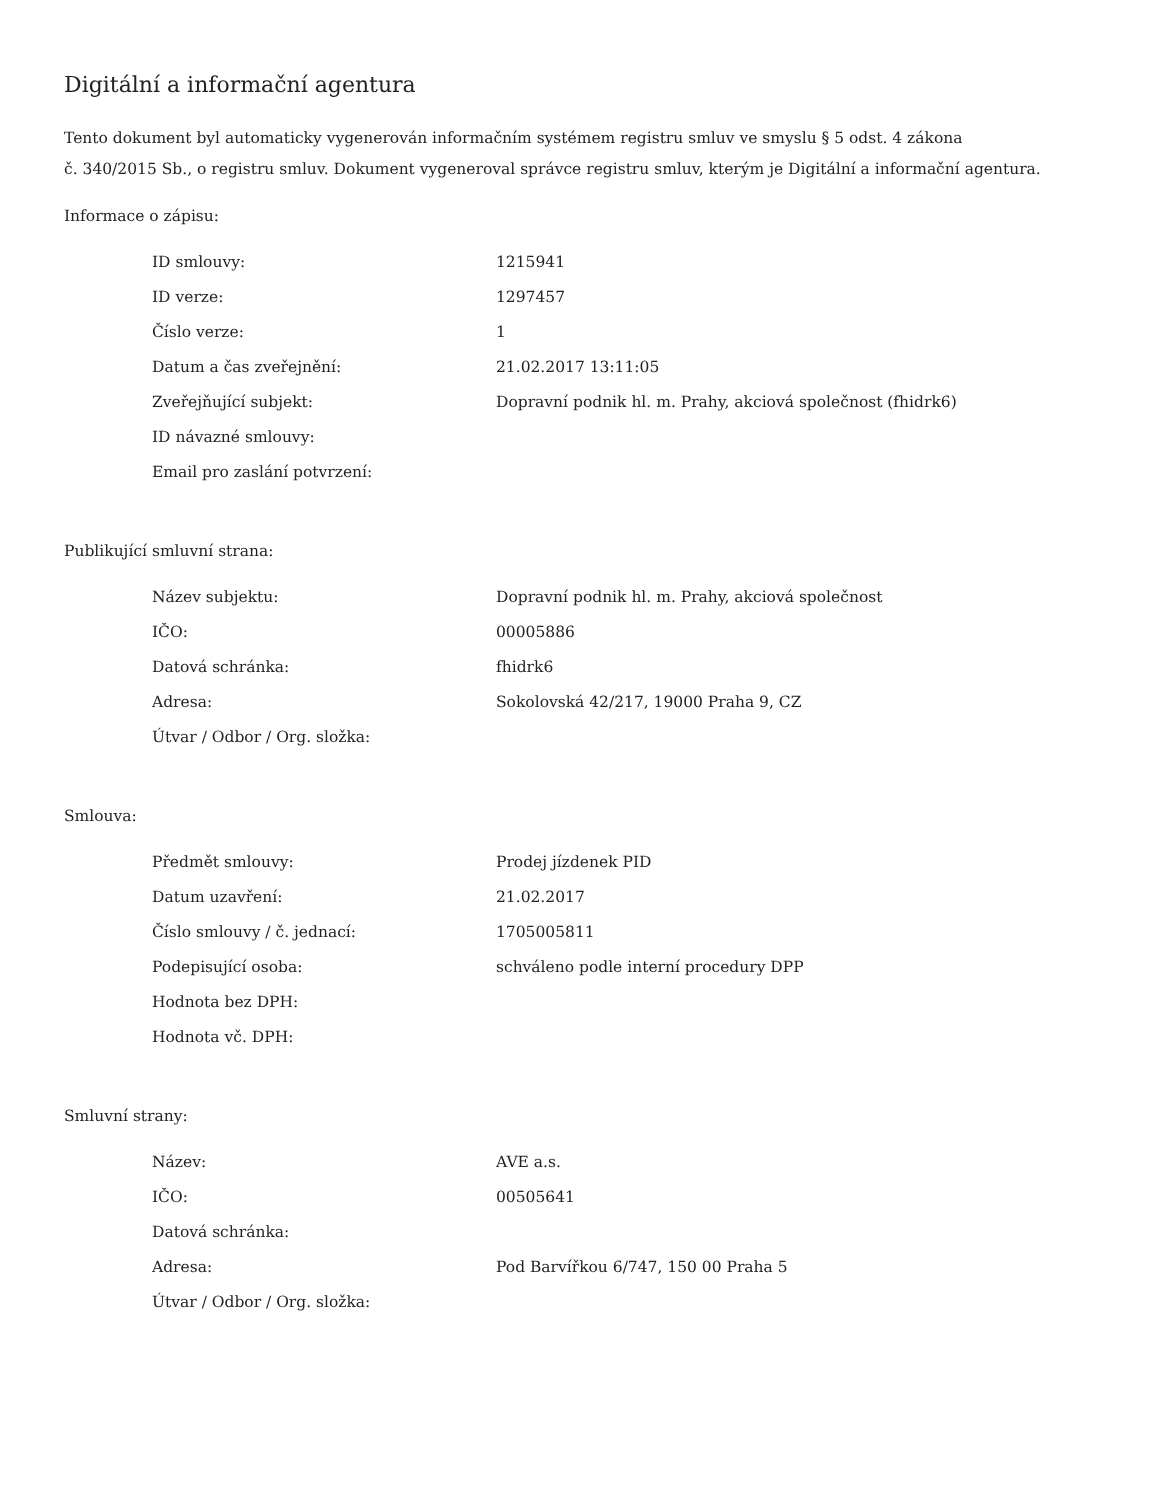Digitální a informační agentura
Tento dokument byl automaticky vygenerován informačním systémem registru smluv ve smyslu § 5 odst. 4 zákona
č. 340/2015 Sb., o registru smluv. Dokument vygeneroval správce registru smluv, kterým je Digitální a informační agentura.
Informace o zápisu:
| ID smlouvy: | 1215941 |
| ID verze: | 1297457 |
| Číslo verze: | 1 |
| Datum a čas zveřejnění: | 21.02.2017 13:11:05 |
| Zveřejňující subjekt: | Dopravní podnik hl. m. Prahy, akciová společnost (fhidrk6) |
| ID návazné smlouvy: | |
| Email pro zaslání potvrzení: | |
Publikující smluvní strana:
| Název subjektu: | Dopravní podnik hl. m. Prahy, akciová společnost |
| IČO: | 00005886 |
| Datová schránka: | fhidrk6 |
| Adresa: | Sokolovská 42/217, 19000 Praha 9, CZ |
| Útvar / Odbor / Org. složka: | |
Smlouva:
| Předmět smlouvy: | Prodej jízdenek PID |
| Datum uzavření: | 21.02.2017 |
| Číslo smlouvy / č. jednací: | 1705005811 |
| Podepisující osoba: | schváleno podle interní procedury DPP |
| Hodnota bez DPH: | |
| Hodnota vč. DPH: | |
Smluvní strany:
| Název: | AVE a.s. |
| IČO: | 00505641 |
| Datová schránka: | |
| Adresa: | Pod Barvířkou 6/747, 150 00 Praha 5 |
| Útvar / Odbor / Org. složka: | |